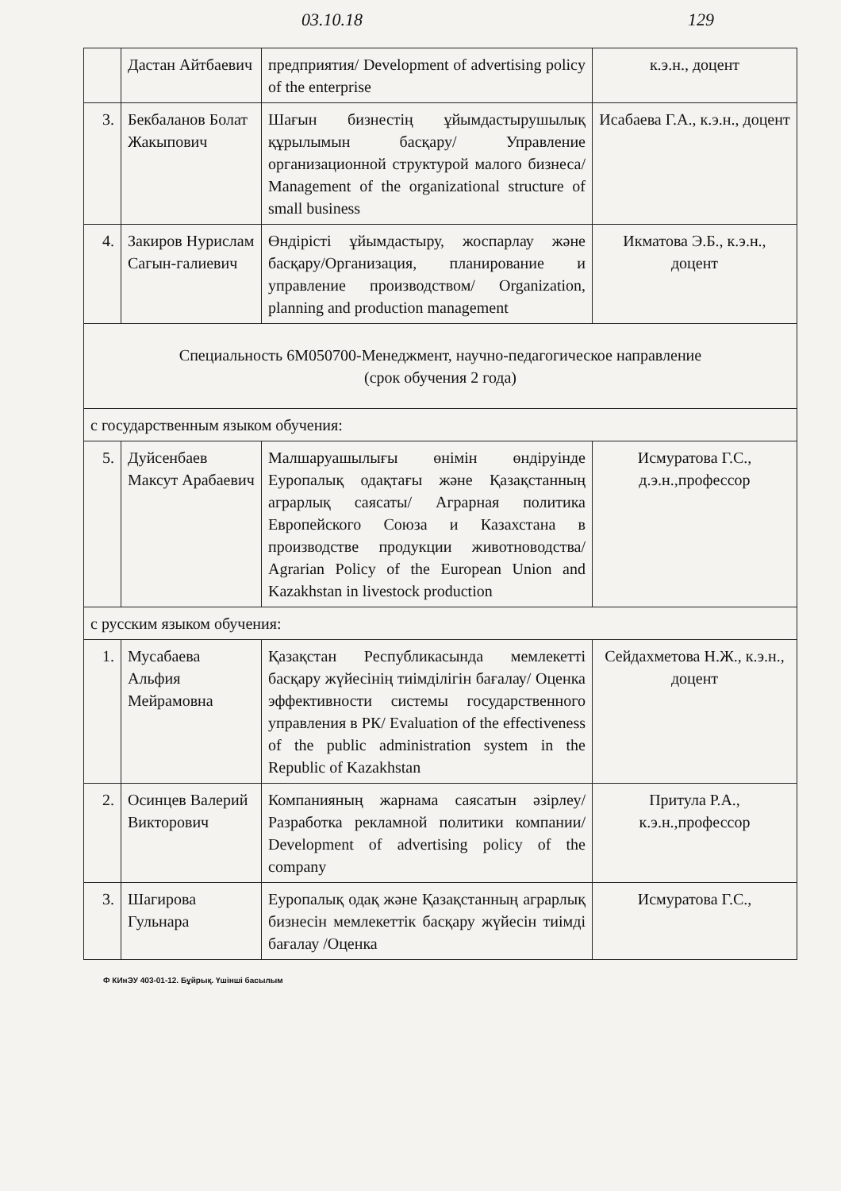03.10.18 129
| | Дастан Айтбаевич | предприятия/ Development of advertising policy of the enterprise | к.э.н., доцент |
| 3. | Бекбаланов Болат Жакыпович | Шағын бизнестің ұйымдастырушылық құрылымын басқару/ Управление организационной структурой малого бизнеса/ Management of the organizational structure of small business | Исабаева Г.А., к.э.н., доцент |
| 4. | Закиров Нурислам Сагын-галиевич | Өндірісті ұйымдастыру, жоспарлау және басқару/Организация, планирование и управление производством/ Organization, planning and production management | Икматова Э.Б., к.э.н., доцент |
| Специальность 6М050700-Менеджмент, научно-педагогическое направление (срок обучения 2 года) | | | |
| с государственным языком обучения: | | | |
| 5. | Дуйсенбаев Максут Арабаевич | Малшаруашылығы өнімін өндіруінде Еуропалық одақтағы және Қазақстанның аграрлық саясаты/ Аграрная политика Европейского Союза и Казахстана в производстве продукции животноводства/ Agrarian Policy of the European Union and Kazakhstan in livestock production | Исмуратова Г.С., д.э.н.,профессор |
| с русским языком обучения: | | | |
| 1. | Мусабаева Альфия Мейрамовна | Қазақстан Республикасында мемлекетті басқару жүйесінің тиімділігін бағалау/ Оценка эффективности системы государственного управления в РК/ Evaluation of the effectiveness of the public administration system in the Republic of Kazakhstan | Сейдахметова Н.Ж., к.э.н., доцент |
| 2. | Осинцев Валерий Викторович | Компанияның жарнама саясатын әзірлеу/ Разработка рекламной политики компании/ Development of advertising policy of the company | Притула Р.А., к.э.н.,профессор |
| 3. | Шагирова Гульнара | Еуропалық одақ және Қазақстанның аграрлық бизнесін мемлекеттік басқару жүйесін тиімді бағалау /Оценка | Исмуратова Г.С., |
Ф КИнЭУ 403-01-12. Бұйрық. Үшінші басылым